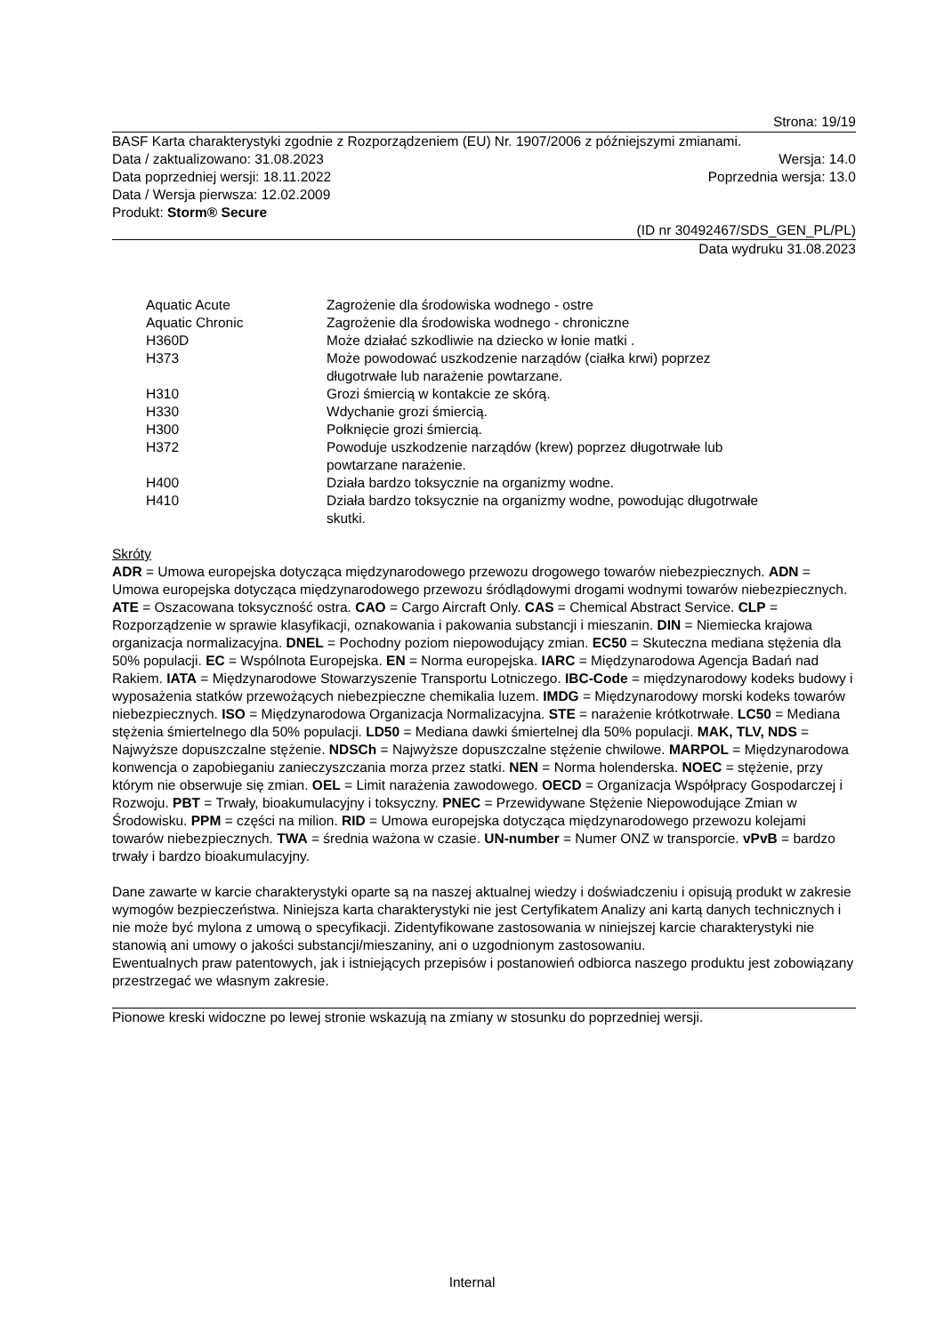Strona: 19/19
BASF Karta charakterystyki zgodnie z Rozporządzeniem (EU) Nr. 1907/2006 z późniejszymi zmianami.
Data / zaktualizowano: 31.08.2023 Wersja: 14.0
Data poprzedniej wersji: 18.11.2022 Poprzednia wersja: 13.0
Data / Wersja pierwsza: 12.02.2009
Produkt: Storm® Secure
(ID nr 30492467/SDS_GEN_PL/PL)
Data wydruku 31.08.2023
| Aquatic Acute | Zagrożenie dla środowiska wodnego - ostre |
| Aquatic Chronic | Zagrożenie dla środowiska wodnego - chroniczne |
| H360D | Może działać szkodliwie na dziecko w łonie matki . |
| H373 | Może powodować uszkodzenie narządów (ciałka krwi) poprzez długotrwałe lub narażenie powtarzane. |
| H310 | Grozi śmiercią w kontakcie ze skórą. |
| H330 | Wdychanie grozi śmiercią. |
| H300 | Połknięcie grozi śmiercią. |
| H372 | Powoduje uszkodzenie narządów (krew) poprzez długotrwałe lub powtarzane narażenie. |
| H400 | Działa bardzo toksycznie na organizmy wodne. |
| H410 | Działa bardzo toksycznie na organizmy wodne, powodując długotrwałe skutki. |
Skróty
ADR = Umowa europejska dotycząca międzynarodowego przewozu drogowego towarów niebezpiecznych. ADN = Umowa europejska dotycząca międzynarodowego przewozu śródlądowymi drogami wodnymi towarów niebezpiecznych. ATE = Oszacowana toksyczność ostra. CAO = Cargo Aircraft Only. CAS = Chemical Abstract Service. CLP = Rozporządzenie w sprawie klasyfikacji, oznakowania i pakowania substancji i mieszanin. DIN = Niemiecka krajowa organizacja normalizacyjna. DNEL = Pochodny poziom niepowodujący zmian. EC50 = Skuteczna mediana stężenia dla 50% populacji. EC = Wspólnota Europejska. EN = Norma europejska. IARC = Międzynarodowa Agencja Badań nad Rakiem. IATA = Międzynarodowe Stowarzyszenie Transportu Lotniczego. IBC-Code = międzynarodowy kodeks budowy i wyposażenia statków przewożących niebezpieczne chemikalia luzem. IMDG = Międzynarodowy morski kodeks towarów niebezpiecznych. ISO = Międzynarodowa Organizacja Normalizacyjna. STE = narażenie krótkotrwałe. LC50 = Mediana stężenia śmiertelnego dla 50% populacji. LD50 = Mediana dawki śmiertelnej dla 50% populacji. MAK, TLV, NDS = Najwyższe dopuszczalne stężenie. NDSCh = Najwyższe dopuszczalne stężenie chwilowe. MARPOL = Międzynarodowa konwencja o zapobieganiu zanieczyszczania morza przez statki. NEN = Norma holenderska. NOEC = stężenie, przy którym nie obserwuje się zmian. OEL = Limit narażenia zawodowego. OECD = Organizacja Współpracy Gospodarczej i Rozwoju. PBT = Trwały, bioakumulacyjny i toksyczny. PNEC = Przewidywane Stężenie Niepowodujące Zmian w Środowisku. PPM = części na milion. RID = Umowa europejska dotycząca międzynarodowego przewozu kolejami towarów niebezpiecznych. TWA = średnia ważona w czasie. UN-number = Numer ONZ w transporcie. vPvB = bardzo trwały i bardzo bioakumulacyjny.
Dane zawarte w karcie charakterystyki oparte są na naszej aktualnej wiedzy i doświadczeniu i opisują produkt w zakresie wymogów bezpieczeństwa. Niniejsza karta charakterystyki nie jest Certyfikatem Analizy ani kartą danych technicznych i nie może być mylona z umową o specyfikacji. Zidentyfikowane zastosowania w niniejszej karcie charakterystyki nie stanowią ani umowy o jakości substancji/mieszaniny, ani o uzgodnionym zastosowaniu.
Ewentualnych praw patentowych, jak i istniejących przepisów i postanowień odbiorca naszego produktu jest zobowiązany przestrzegać we własnym zakresie.
Pionowe kreski widoczne po lewej stronie wskazują na zmiany w stosunku do poprzedniej wersji.
Internal